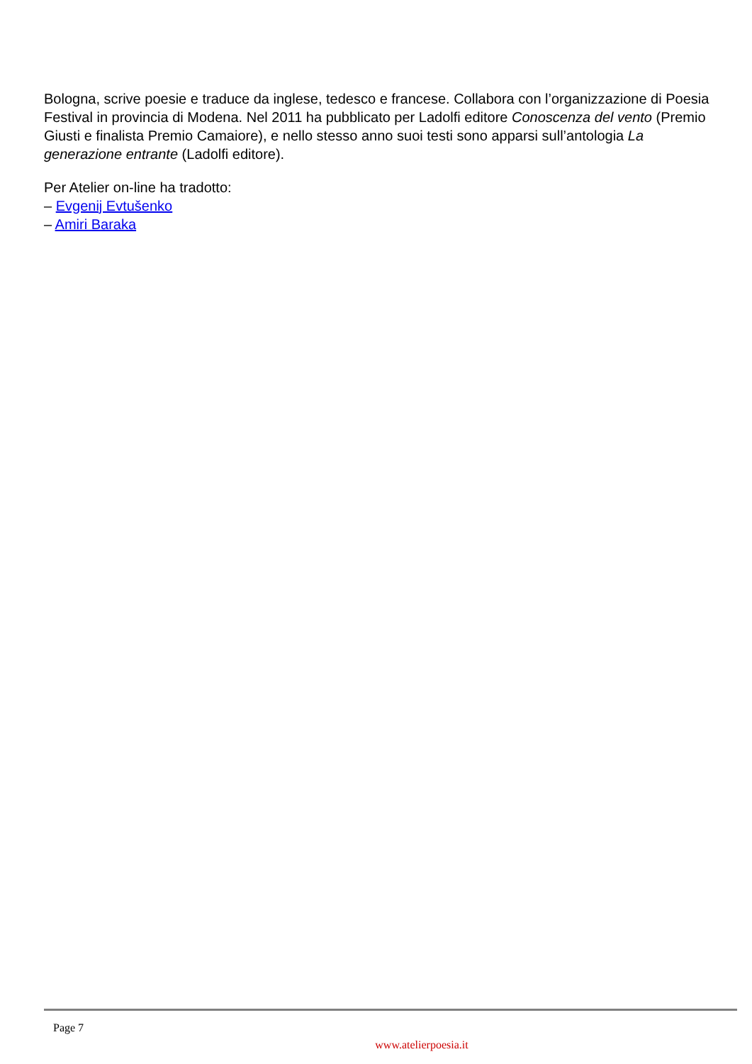Bologna, scrive poesie e traduce da inglese, tedesco e francese. Collabora con l’organizzazione di Poesia Festival in provincia di Modena. Nel 2011 ha pubblicato per Ladolfi editore Conoscenza del vento (Premio Giusti e finalista Premio Camaiore), e nello stesso anno suoi testi sono apparsi sull’antologia La generazione entrante (Ladolfi editore).
Per Atelier on-line ha tradotto:
– Evgenij Evtušenko
– Amiri Baraka
Page 7
www.atelierpoesia.it